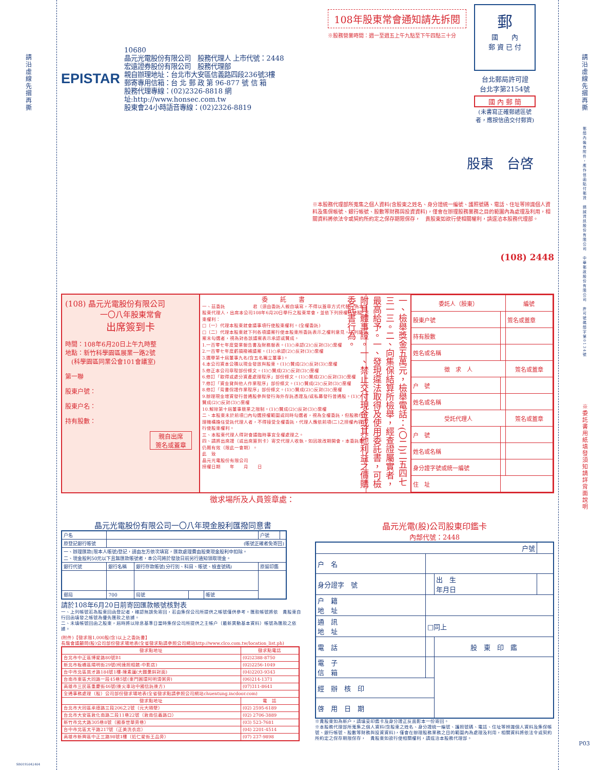請沿虛線先摺再撕
SB0195042404
EPISTAR
10680
晶元光電股份有限公司　股務代理人 上市代號：2448
宏遠證券股份有限公司　股務代理部
親自辦理地址：台北市大安區信義路四段236號3樓
郵寄專用信箱：台 北 郵 政 第 96-877 號 信 箱
股務代理專線：(02)2326-8818 網址:http://www.honsec.com.tw
股東會24小時語音專線：(02)2326-8819
108年股東常會通知請先拆閱
※股務營業時間：週一至週五上午九點至下午四點三十分
郵
國　　內
郵 資 已 付
台北郵局許可證
台北字第2154號
國 內 郵 簡
(未書寫正確郵遞區號者，應按信函交付郵資)
股東　台啓
※本股務代理部所蒐集之個人資料(含股東之姓名、身分證統一編號、護照號碼、電話、住址等辨識個人資料及集保帳號、銀行帳號、股數等財務與投資資料)，僅會在辦理股務業務之目的範圍內為處理及利用，相關資料將依法令或契約所約定之保存期限保存，　貴股東如欲行使相關權利，請逕洽本股務代理部。
(108) 2448
(108) 晶元光電股份有限公司
一〇八年股東常會
出席簽到卡
時間：108年6月20日上午九時整
地點：新竹科學園區展業一路2號
　(科學園區同業公會101會議室)
第一聯
股東户號：
股東户名：
持有股數：
親自出席
簽名或蓋章
委　　託　　書
一、茲委託　　　　　　君（須由委託人親自填寫，不得以蓋章方式代替）為本股東代理人，出席本公司108年6月20日舉行之股東常會，並依下列授權行使股東權利：
□（一）代理本股東就會議事項行使股東權利。(全權委託)
□（二）代理本股東就下列各項議案行使本股東所委託表示之權利意見，下列議案未勾選者，視為對各該議案表示承認或贊成。
1.一百零七年度營業報告書及財務報表。(1)○承認(2)○反對(3)○棄權
2.一百零七年度虧損撥補議案。(1)○承認(2)○反對(3)○棄權
3.選舉第十屆董事九名(含五名獨立董事)。
4.本公司資本公積以現金發放與股東。(1)○贊成(2)○反對(3)○棄權
5.修正本公司章程部份條文。(1)○贊成(2)○反對(3)○棄權
6.修訂「取得或處分資產處理程序」部份條文。(1)○贊成(2)○反對(3)○棄權
7.修訂「資金貸與他人作業程序」部份條文。(1)○贊成(2)○反對(3)○棄權
8.修訂「背書保證作業程序」部份條文。(1)○贊成(2)○反對(3)○棄權
9.辦理現金增資發行普通股參與發行海外存託憑證及/或私募發行普通股。(1)○贊成(2)○反對(3)○棄權
10.解除第十屆董事競業之限制。(1)○贊成(2)○反對(3)○棄權
二、本股東未於前項□內勾選授權範圍或同時勾選者，視為全權委託，但股務代理機構擔任受託代理人者，不得接受全權委託，代理人應依前項(二)之授權內容行使股東權利。
三、本股東代理人得對會議臨時事宜全權處理之。
四、請將出席證（或出席簽到卡）寄交代理人收執，如因故改期開會，本委託書仍屬有效（限此一會期）。
此　致
晶元光電股份有限公司
授權日期　　年　　月　　日
一、檢舉獎金五萬元，檢舉電話：(〇二)二五四七三一三。二、向集保結算所檢舉，經查證屬實者，最高給予。一、發現違法取得及使用委託書，可檢附具體事證。一、禁止交付現金或其他利益之價購委託書行為。
| 委託人（股東） | | 編號 |
| --- | --- | --- |
| 股東户號 | | 簽名或蓋章 |
| 持有股數 | | |
| 姓名或名稱 | | |
| 徵 求 人 | | 簽名或蓋章 |
| 户 號 | | |
| 姓名或名稱 | | |
| 受託代理人 | | 簽名或蓋章 |
| 户 號 | | |
| 姓名或名稱 | | |
| 身分證字號或統一編號 | | |
| 住 址 | | |
徵求場所及人員簽章處：
晶元光電股份有限公司一〇八年現金股利匯撥同意書
| 户名 | | | | | 户號 | |
| 原登記銀行帳號 | (帳號正確者免寄回) | | | | | |
| 一、辦理匯款(限本人帳號)登記，請由左方依次填寫，匯款處理費由股東現金股利中扣除。 二、現金股利50元以下且無匯款帳號者，本公司將於發放日前另行通知領取現金。 | | | | | | |
| 銀行代號 | 銀行名稱 | 銀行存款帳號(分行別、科目、帳號、檢查號碼) | | | 原留印鑑 | |
| 郵局 | 700 | 局號 | | 帳號 | | |
請於108年6月20日前寄回匯款帳號核對表
一、上列帳號若為股東回函登記者，確認無誤免寄回，若由集保公司所提供之帳號僅供參考。匯款帳號將依　貴股東自行回函填發之帳號為優先匯款之依據。
二、未填帳號回函之股東，屆時將以除息基準日當時集保公司所提供之主帳户（最新異動基本資料）帳號為匯款之依據。
(附件)【徵求限1,000股(含)以上之委託書】
長龍會議顧問(股)公司部份徵求場地表(全省徵求點請參照公司網站http://www.clco.com.tw/location_list.ph)
| 徵求點地址 | 徵求點電話 |
| --- | --- |
| 台北市中正區博愛路80號B1 | (02)2388-8750 |
| 新北市板橋區陽明街29號(柯達照相館-中影店) | (02)2256-1049 |
| 台中市北區英才路184號1樓-陳素蓮(大麵羹斜對面) | (04)2203-9343 |
| 台南市東區大同路一段45巷5號(東門圓環阿明清粥旁) | (06)214-1371 |
| 高雄市三民區重慶街46號(後火車站中國信託後方) | (07)311-8641 |
| 全通事務處理（股）公司部份徵求場地表(全省徵求點請參照公司網站chuentung.incdoor.com) | |
| 徵求點地址 | 電 話 |
| 台北市大同區承德路三段206之2號（元大隔壁） | (02) 2595-6189 |
| 台北市大安區敦化南路二段11巷22號（敦南信義路口） | (02) 2706-3889 |
| 新竹市北大路305巷8號（國泰世華旁巷） | (03) 523-7681 |
| 台中市北區太平路217號（正美洗衣店） | (04) 2201-4514 |
| 高雄市新興區中正三路98號1樓（近仁愛街王品旁） | (07) 237-9898 |
晶元光電(股)公司股東印鑑卡
內部代號：2448
| 户號 | | | |
| 户 名 | | | |
| 身分證字 號 | | 出 生 年月日 | |
| 户 籍 地 址 | | | |
| 通 訊 地 址 | □同上 | | |
| 電 話 | | 股 東 印 鑑 | |
| 電 子 信 箱 | | | |
| 經 辦 核 印 | | | |
| 啓 用 日 期 | | | |
※貴股東如為新户，請填妥印鑑卡及身分證正反面影本一份寄回。
※本股務代理部所蒐集之個人資料(含股東之姓名、身分證統一編號、護照號碼、電話、住址等辨識個人資料及集保帳號、銀行帳號、股數等財務與投資資料)，僅會在辦理股務業務之目的範圍內為處理及利用，相關資料將依法令或契約所約定之保存期限保存，　貴股東如欲行使相關權利，請逕洽本股務代理部。
請沿虛線先摺再撕
郵簡內裝有附件，應作信函貼付郵資　精誠資訊股份有限公司　中華郵政股份有限公司　許可號碼簡字第0134號
※委託書用紙填發須知請詳背面說明
P03